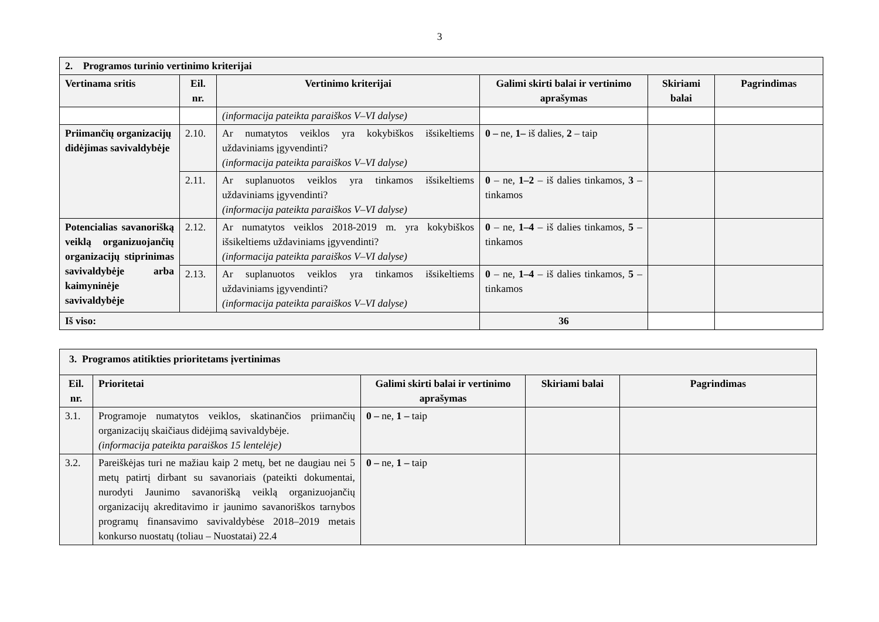3
| 2. Programos turinio vertinimo kriterijai | | | | | |
| Vertinama sritis | Eil. nr. | Vertinimo kriterijai | Galimi skirti balai ir vertinimo aprašymas | Skiriami balai | Pagrindimas |
| | | (informacija pateikta paraiškos V–VI dalyse) | | | |
| Priimančių organizacijų didėjimas savivaldybėje | 2.10. | Ar numatytos veiklos yra kokybiškos išsikeltiems uždaviniams įgyvendinti? (informacija pateikta paraiškos V–VI dalyse) | 0 – ne, 1– iš dalies, 2 – taip | | |
| | 2.11. | Ar suplanuotos veiklos yra tinkamos išsikeltiems uždaviniams įgyvendinti? (informacija pateikta paraiškos V–VI dalyse) | 0 – ne, 1–2 – iš dalies tinkamos, 3 – tinkamos | | |
| Potencialias savanorišką veiklą organizuojančių organizacijų stiprinimas savivaldybėje arba kaimyninėje savivaldybėje | 2.12. | Ar numatytos veiklos 2018-2019 m. yra kokybiškos išsikeltiems uždaviniams įgyvendinti? (informacija pateikta paraiškos V–VI dalyse) | 0 – ne, 1–4 – iš dalies tinkamos, 5 – tinkamos | | |
| | 2.13. | Ar suplanuotos veiklos yra tinkamos išsikeltiems uždaviniams įgyvendinti? (informacija pateikta paraiškos V–VI dalyse) | 0 – ne, 1–4 – iš dalies tinkamos, 5 – tinkamos | | |
| Iš viso: | | | 36 | | |
| 3. Programos atitikties prioritetams įvertinimas | | | | |
| Eil. nr. | Prioritetai | Galimi skirti balai ir vertinimo aprašymas | Skiriami balai | Pagrindimas |
| 3.1. | Programoje numatytos veiklos, skatinančios priimančių organizacijų skaičiaus didėjimą savivaldybėje. (informacija pateikta paraiškos 15 lentelėje) | 0 – ne, 1 – taip | | |
| 3.2. | Pareiškėjas turi ne mažiau kaip 2 metų, bet ne daugiau nei 5 metų patirtį dirbant su savanoriais (pateikti dokumentai, nurodyti Jaunimo savanorišką veiklą organizuojančių organizacijų akreditavimo ir jaunimo savanoriškos tarnybos programų finansavimo savivaldybėse 2018–2019 metais konkurso nuostatų (toliau – Nuostatai) 22.4 | 0 – ne, 1 – taip | | |